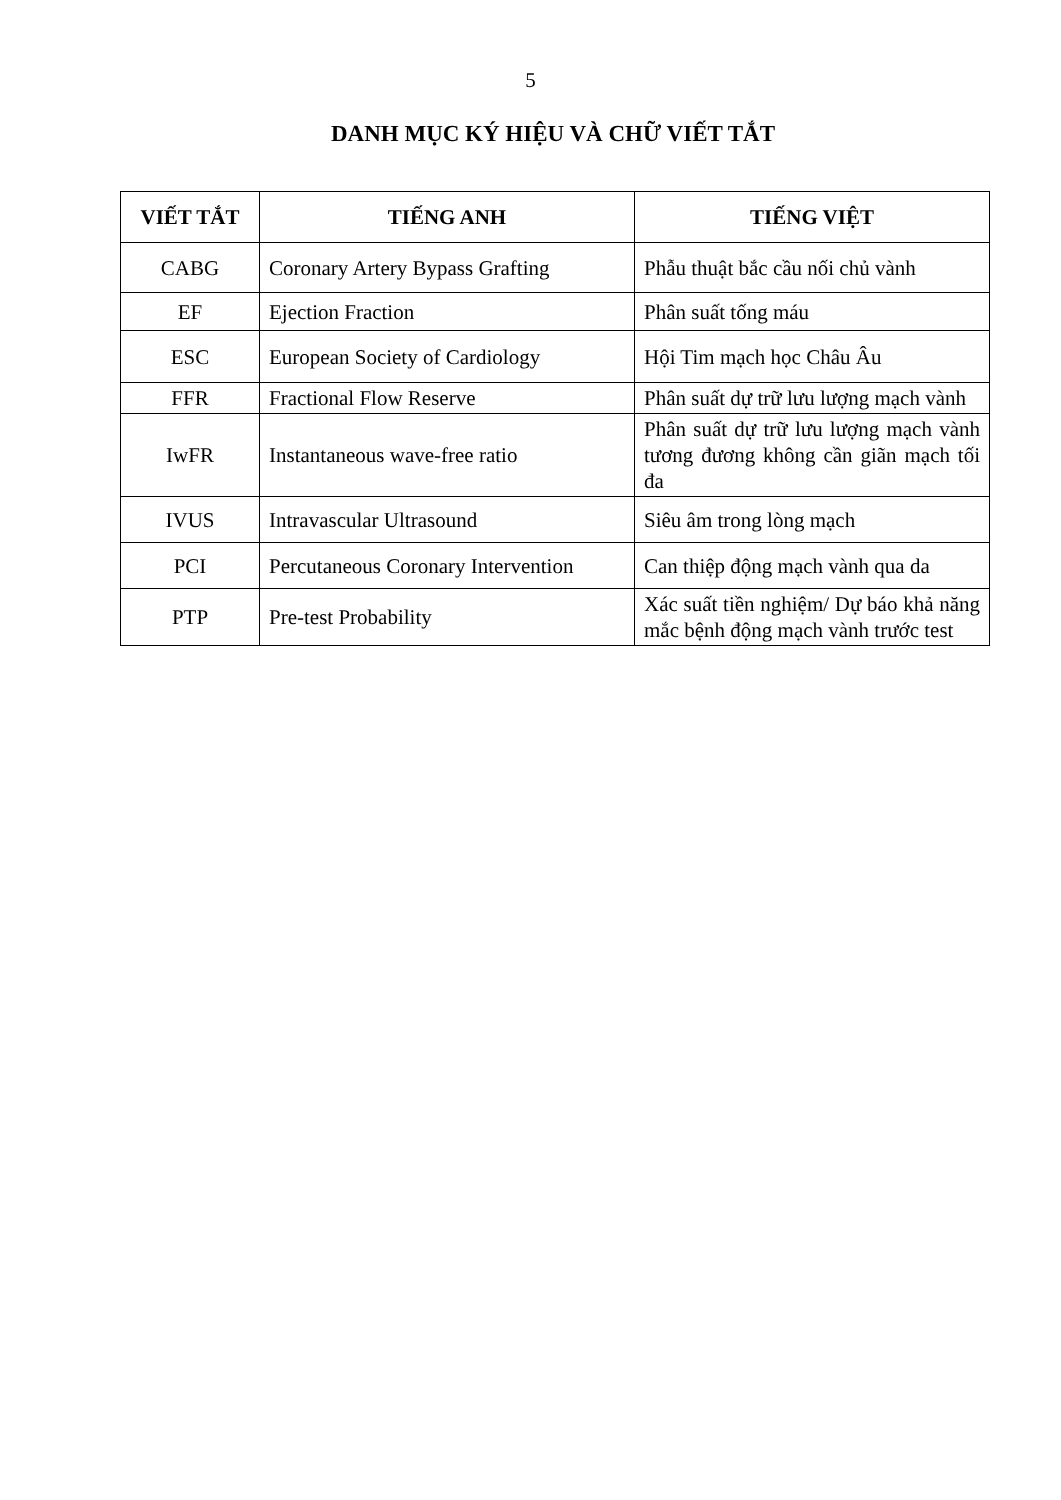5
DANH MỤC KÝ HIỆU VÀ CHỮ VIẾT TẮT
| VIẾT TẮT | TIẾNG ANH | TIẾNG VIỆT |
| --- | --- | --- |
| CABG | Coronary Artery Bypass Grafting | Phẫu thuật bắc cầu nối chủ vành |
| EF | Ejection Fraction | Phân suất tống máu |
| ESC | European Society of Cardiology | Hội Tim mạch học Châu Âu |
| FFR | Fractional Flow Reserve | Phân suất dự trữ lưu lượng mạch vành |
| IwFR | Instantaneous wave-free ratio | Phân suất dự trữ lưu lượng mạch vành tương đương không cần giãn mạch tối đa |
| IVUS | Intravascular Ultrasound | Siêu âm trong lòng mạch |
| PCI | Percutaneous Coronary Intervention | Can thiệp động mạch vành qua da |
| PTP | Pre-test Probability | Xác suất tiền nghiệm/ Dự báo khả năng mắc bệnh động mạch vành trước test |